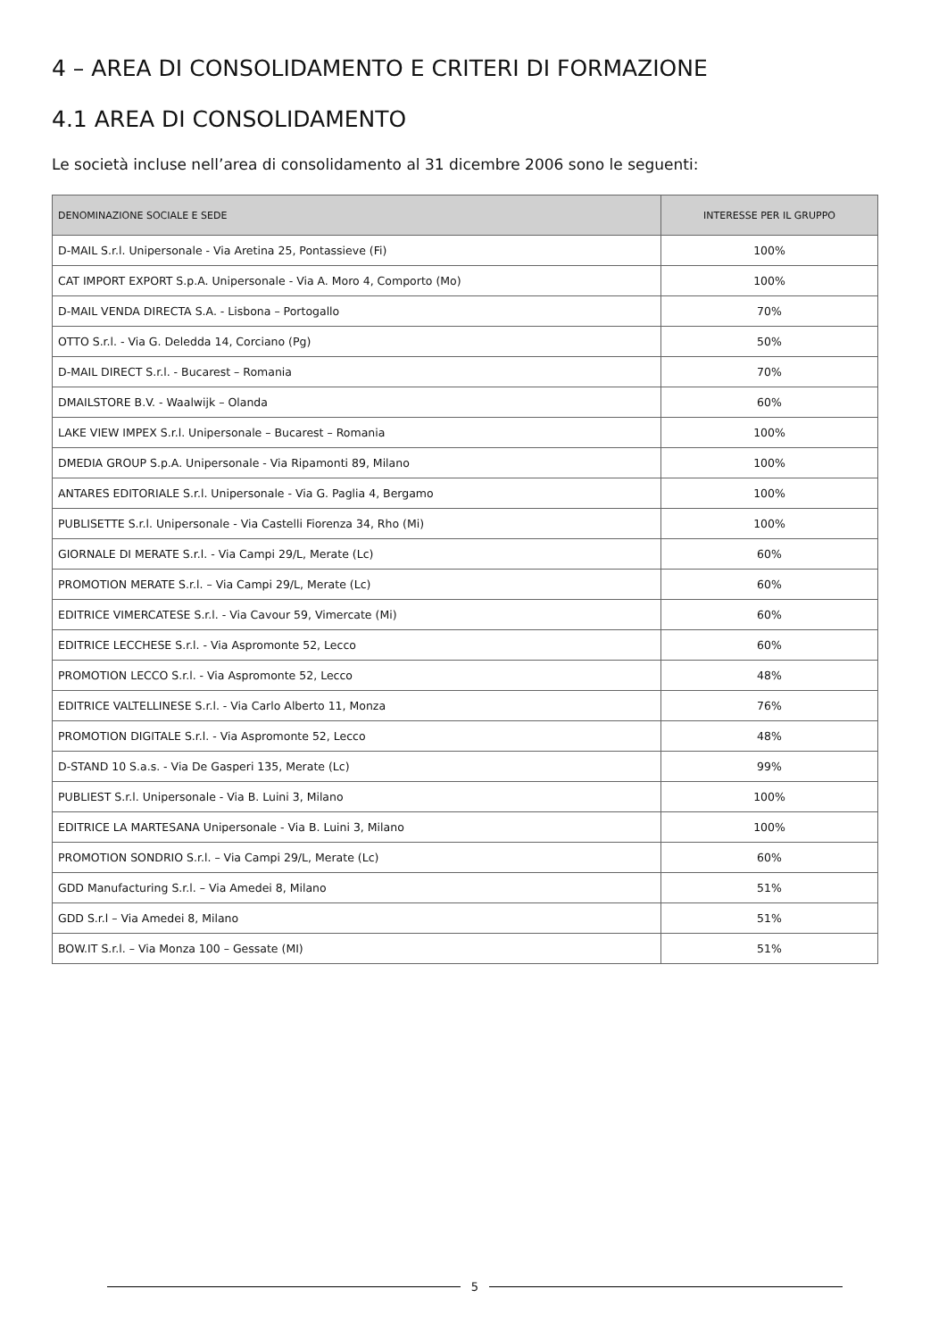4 – AREA DI CONSOLIDAMENTO E CRITERI DI FORMAZIONE
4.1 AREA DI CONSOLIDAMENTO
Le società incluse nell’area di consolidamento al 31 dicembre 2006 sono le seguenti:
| DENOMINAZIONE SOCIALE E SEDE | INTERESSE PER IL GRUPPO |
| --- | --- |
| D-MAIL S.r.l. Unipersonale - Via Aretina 25, Pontassieve (Fi) | 100% |
| CAT IMPORT EXPORT S.p.A. Unipersonale - Via A. Moro 4, Comporto (Mo) | 100% |
| D-MAIL VENDA DIRECTA S.A. - Lisbona – Portogallo | 70% |
| OTTO S.r.l. - Via G. Deledda 14, Corciano (Pg) | 50% |
| D-MAIL DIRECT S.r.l. - Bucarest – Romania | 70% |
| DMAILSTORE B.V. - Waalwijk – Olanda | 60% |
| LAKE VIEW IMPEX S.r.l. Unipersonale – Bucarest – Romania | 100% |
| DMEDIA GROUP S.p.A. Unipersonale - Via Ripamonti 89, Milano | 100% |
| ANTARES EDITORIALE S.r.l. Unipersonale - Via G. Paglia 4, Bergamo | 100% |
| PUBLISETTE S.r.l. Unipersonale - Via Castelli Fiorenza 34, Rho (Mi) | 100% |
| GIORNALE DI MERATE S.r.l. - Via Campi 29/L, Merate (Lc) | 60% |
| PROMOTION MERATE S.r.l. – Via Campi 29/L, Merate (Lc) | 60% |
| EDITRICE VIMERCATESE S.r.l. - Via Cavour 59, Vimercate (Mi) | 60% |
| EDITRICE LECCHESE S.r.l. - Via Aspromonte 52, Lecco | 60% |
| PROMOTION LECCO S.r.l. - Via Aspromonte 52, Lecco | 48% |
| EDITRICE VALTELLINESE S.r.l. - Via Carlo Alberto 11, Monza | 76% |
| PROMOTION DIGITALE S.r.l. - Via Aspromonte 52, Lecco | 48% |
| D-STAND 10 S.a.s. - Via De Gasperi 135, Merate (Lc) | 99% |
| PUBLIEST S.r.l. Unipersonale - Via B. Luini 3, Milano | 100% |
| EDITRICE LA MARTESANA Unipersonale - Via B. Luini 3, Milano | 100% |
| PROMOTION SONDRIO S.r.l. – Via Campi 29/L, Merate (Lc) | 60% |
| GDD Manufacturing S.r.l. – Via Amedei 8, Milano | 51% |
| GDD S.r.l – Via Amedei 8, Milano | 51% |
| BOW.IT S.r.l. – Via Monza 100 – Gessate (MI) | 51% |
5